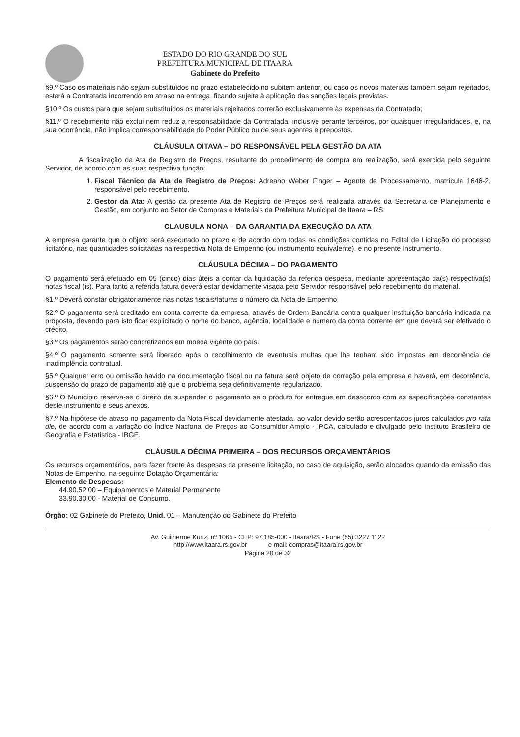ESTADO DO RIO GRANDE DO SUL
PREFEITURA MUNICIPAL DE ITAARA
Gabinete do Prefeito
§9.º Caso os materiais não sejam substituídos no prazo estabelecido no subitem anterior, ou caso os novos materiais também sejam rejeitados, estará a Contratada incorrendo em atraso na entrega, ficando sujeita à aplicação das sanções legais previstas.
§10.º Os custos para que sejam substituídos os materiais rejeitados correrão exclusivamente às expensas da Contratada;
§11.º O recebimento não exclui nem reduz a responsabilidade da Contratada, inclusive perante terceiros, por quaisquer irregularidades, e, na sua ocorrência, não implica corresponsabilidade do Poder Público ou de seus agentes e prepostos.
CLÁUSULA OITAVA – DO RESPONSÁVEL PELA GESTÃO DA ATA
A fiscalização da Ata de Registro de Preços, resultante do procedimento de compra em realização, será exercida pelo seguinte Servidor, de acordo com as suas respectiva função:
1. Fiscal Técnico da Ata de Registro de Preços: Adreano Weber Finger – Agente de Processamento, matrícula 1646-2, responsável pelo recebimento.
2. Gestor da Ata: A gestão da presente Ata de Registro de Preços será realizada através da Secretaria de Planejamento e Gestão, em conjunto ao Setor de Compras e Materiais da Prefeitura Municipal de Itaara – RS.
CLAUSULA NONA – DA GARANTIA DA EXECUÇÃO DA ATA
A empresa garante que o objeto será executado no prazo e de acordo com todas as condições contidas no Edital de Licitação do processo licitatório, nas quantidades solicitadas na respectiva Nota de Empenho (ou instrumento equivalente), e no presente Instrumento.
CLÁUSULA DÉCIMA – DO PAGAMENTO
O pagamento será efetuado em 05 (cinco) dias úteis a contar da liquidação da referida despesa, mediante apresentação da(s) respectiva(s) notas fiscal (is). Para tanto a referida fatura deverá estar devidamente visada pelo Servidor responsável pelo recebimento do material.
§1.º Deverá constar obrigatoriamente nas notas fiscais/faturas o número da Nota de Empenho.
§2.º O pagamento será creditado em conta corrente da empresa, através de Ordem Bancária contra qualquer instituição bancária indicada na proposta, devendo para isto ficar explicitado o nome do banco, agência, localidade e número da conta corrente em que deverá ser efetivado o crédito.
§3.º Os pagamentos serão concretizados em moeda vigente do país.
§4.º O pagamento somente será liberado após o recolhimento de eventuais multas que lhe tenham sido impostas em decorrência de inadimplência contratual.
§5.º Qualquer erro ou omissão havido na documentação fiscal ou na fatura será objeto de correção pela empresa e haverá, em decorrência, suspensão do prazo de pagamento até que o problema seja definitivamente regularizado.
§6.º O Município reserva-se o direito de suspender o pagamento se o produto for entregue em desacordo com as especificações constantes deste instrumento e seus anexos.
§7.º Na hipótese de atraso no pagamento da Nota Fiscal devidamente atestada, ao valor devido serão acrescentados juros calculados pro rata die, de acordo com a variação do Índice Nacional de Preços ao Consumidor Amplo - IPCA, calculado e divulgado pelo Instituto Brasileiro de Geografia e Estatística - IBGE.
CLÁUSULA DÉCIMA PRIMEIRA – DOS RECURSOS ORÇAMENTÁRIOS
Os recursos orçamentários, para fazer frente às despesas da presente licitação, no caso de aquisição, serão alocados quando da emissão das Notas de Empenho, na seguinte Dotação Orçamentária:
Elemento de Despesas:
44.90.52.00 – Equipamentos e Material Permanente
33.90.30.00 - Material de Consumo.
Órgão: 02 Gabinete do Prefeito, Unid. 01 – Manutenção do Gabinete do Prefeito
Av. Guilherme Kurtz, nº 1065 - CEP: 97.185-000 - Itaara/RS - Fone (55) 3227 1122
http://www.itaara.rs.gov.br e-mail: compras@itaara.rs.gov.br
Página 20 de 32